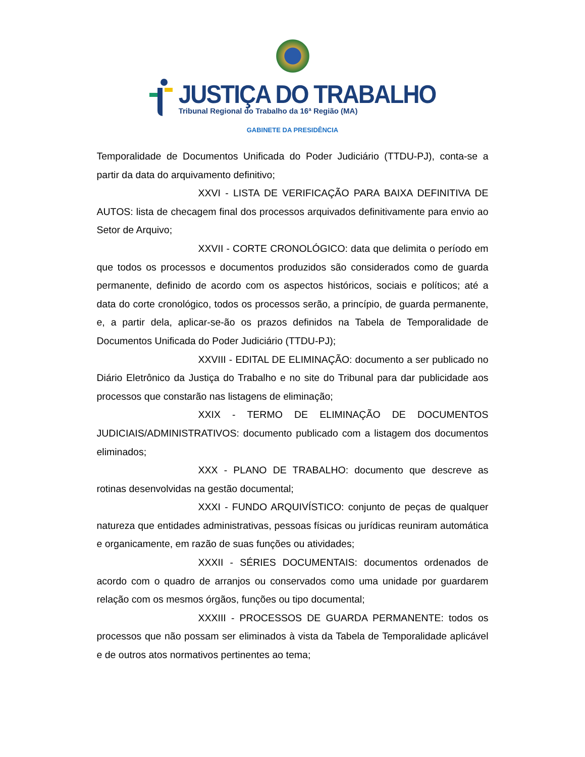JUSTIÇA DO TRABALHO
Tribunal Regional do Trabalho da 16ª Região (MA)
GABINETE DA PRESIDÊNCIA
Temporalidade de Documentos Unificada do Poder Judiciário (TTDU-PJ), conta-se a partir da data do arquivamento definitivo;
XXVI - LISTA DE VERIFICAÇÃO PARA BAIXA DEFINITIVA DE AUTOS: lista de checagem final dos processos arquivados definitivamente para envio ao Setor de Arquivo;
XXVII - CORTE CRONOLÓGICO: data que delimita o período em que todos os processos e documentos produzidos são considerados como de guarda permanente, definido de acordo com os aspectos históricos, sociais e políticos; até a data do corte cronológico, todos os processos serão, a princípio, de guarda permanente, e, a partir dela, aplicar-se-ão os prazos definidos na Tabela de Temporalidade de Documentos Unificada do Poder Judiciário (TTDU-PJ);
XXVIII - EDITAL DE ELIMINAÇÃO: documento a ser publicado no Diário Eletrônico da Justiça do Trabalho e no site do Tribunal para dar publicidade aos processos que constarão nas listagens de eliminação;
XXIX - TERMO DE ELIMINAÇÃO DE DOCUMENTOS JUDICIAIS/ADMINISTRATIVOS: documento publicado com a listagem dos documentos eliminados;
XXX - PLANO DE TRABALHO: documento que descreve as rotinas desenvolvidas na gestão documental;
XXXI - FUNDO ARQUIVÍSTICO: conjunto de peças de qualquer natureza que entidades administrativas, pessoas físicas ou jurídicas reuniram automática e organicamente, em razão de suas funções ou atividades;
XXXII - SÉRIES DOCUMENTAIS: documentos ordenados de acordo com o quadro de arranjos ou conservados como uma unidade por guardarem relação com os mesmos órgãos, funções ou tipo documental;
XXXIII - PROCESSOS DE GUARDA PERMANENTE: todos os processos que não possam ser eliminados à vista da Tabela de Temporalidade aplicável e de outros atos normativos pertinentes ao tema;